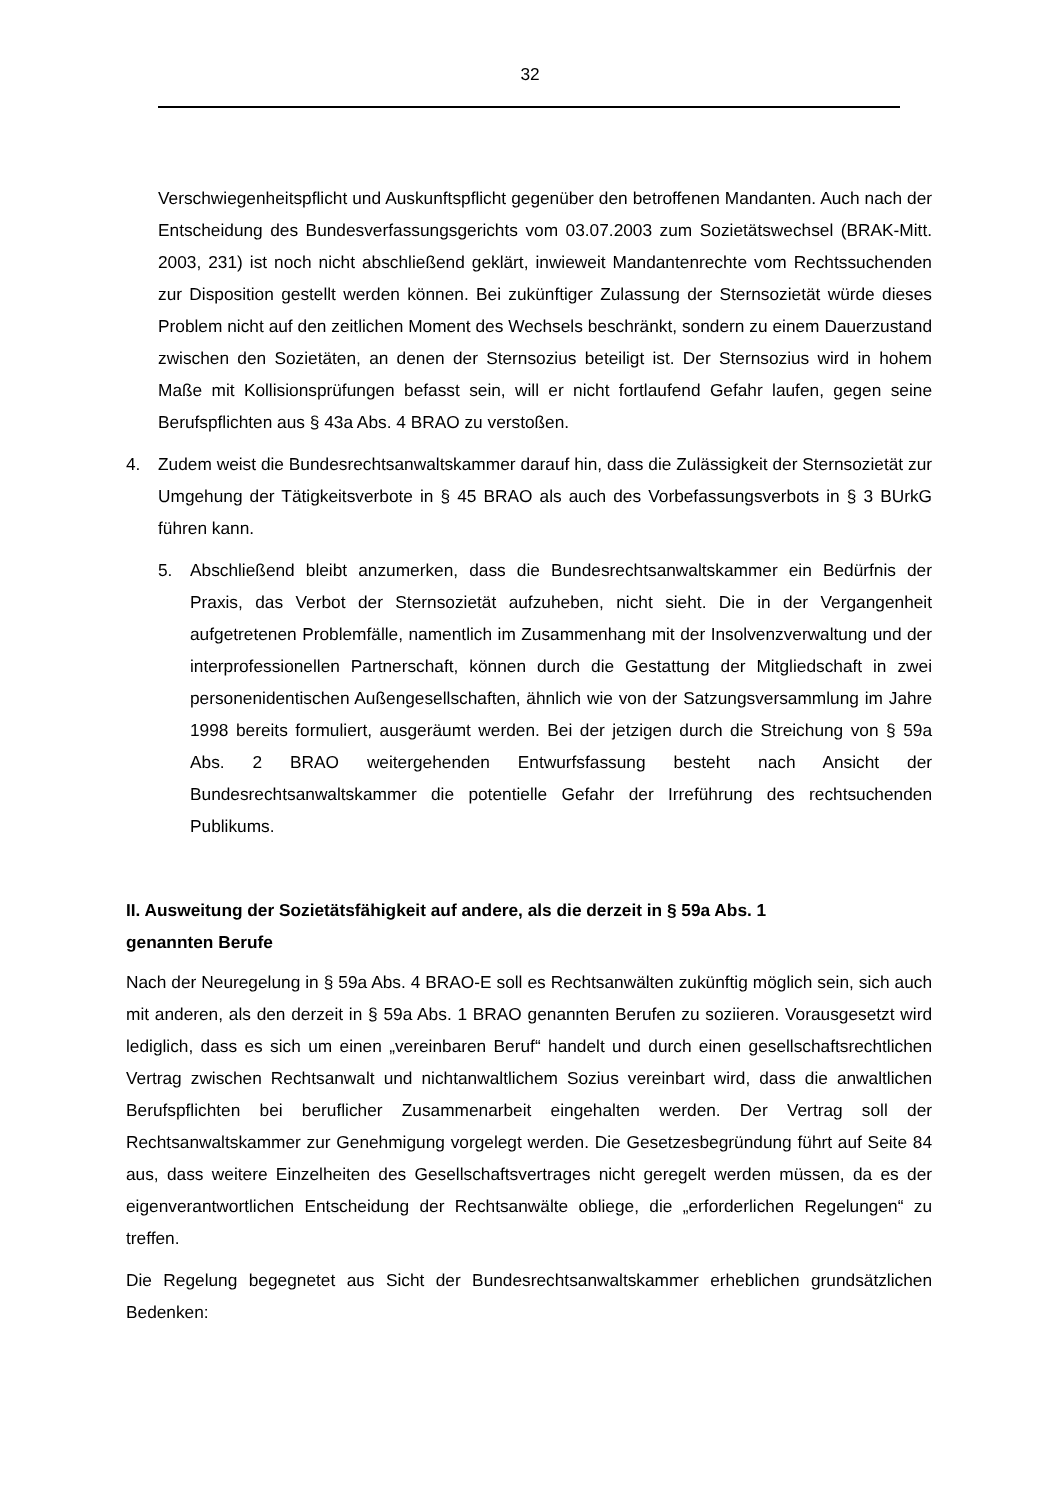32
Verschwiegenheitspflicht und Auskunftspflicht gegenüber den betroffenen Mandanten. Auch nach der Entscheidung des Bundesverfassungsgerichts vom 03.07.2003 zum Sozietätswechsel (BRAK-Mitt. 2003, 231) ist noch nicht abschließend geklärt, inwieweit Mandantenrechte vom Rechtssuchenden zur Disposition gestellt werden können. Bei zukünftiger Zulassung der Sternsozietät würde dieses Problem nicht auf den zeitlichen Moment des Wechsels beschränkt, sondern zu einem Dauerzustand zwischen den Sozietäten, an denen der Sternsozius beteiligt ist. Der Sternsozius wird in hohem Maße mit Kollisionsprüfungen befasst sein, will er nicht fortlaufend Gefahr laufen, gegen seine Berufspflichten aus § 43a Abs. 4 BRAO zu verstoßen.
4. Zudem weist die Bundesrechtsanwaltskammer darauf hin, dass die Zulässigkeit der Sternsozietät zur Umgehung der Tätigkeitsverbote in § 45 BRAO als auch des Vorbefassungsverbots in § 3 BUrkG führen kann.
5. Abschließend bleibt anzumerken, dass die Bundesrechtsanwaltskammer ein Bedürfnis der Praxis, das Verbot der Sternsozietät aufzuheben, nicht sieht. Die in der Vergangenheit aufgetretenen Problemfälle, namentlich im Zusammenhang mit der Insolvenzverwaltung und der interprofessionellen Partnerschaft, können durch die Gestattung der Mitgliedschaft in zwei personenidentischen Außengesellschaften, ähnlich wie von der Satzungsversammlung im Jahre 1998 bereits formuliert, ausgeräumt werden. Bei der jetzigen durch die Streichung von § 59a Abs. 2 BRAO weitergehenden Entwurfsfassung besteht nach Ansicht der Bundesrechtsanwaltskammer die potentielle Gefahr der Irreführung des rechtsuchenden Publikums.
II. Ausweitung der Sozietätsfähigkeit auf andere, als die derzeit in § 59a Abs. 1
genannten Berufe
Nach der Neuregelung in § 59a Abs. 4 BRAO-E soll es Rechtsanwälten zukünftig möglich sein, sich auch mit anderen, als den derzeit in § 59a Abs. 1 BRAO genannten Berufen zu soziieren. Vorausgesetzt wird lediglich, dass es sich um einen „vereinbaren Beruf“ handelt und durch einen gesellschaftsrechtlichen Vertrag zwischen Rechtsanwalt und nichtanwaltlichem Sozius vereinbart wird, dass die anwaltlichen Berufspflichten bei beruflicher Zusammenarbeit eingehalten werden. Der Vertrag soll der Rechtsanwaltskammer zur Genehmigung vorgelegt werden. Die Gesetzesbegründung führt auf Seite 84 aus, dass weitere Einzelheiten des Gesellschaftsvertrages nicht geregelt werden müssen, da es der eigenverantwortlichen Entscheidung der Rechtsanwälte obliege, die „erforderlichen Regelungen“ zu treffen.
Die Regelung begegnetet aus Sicht der Bundesrechtsanwaltskammer erheblichen grundsätzlichen Bedenken: